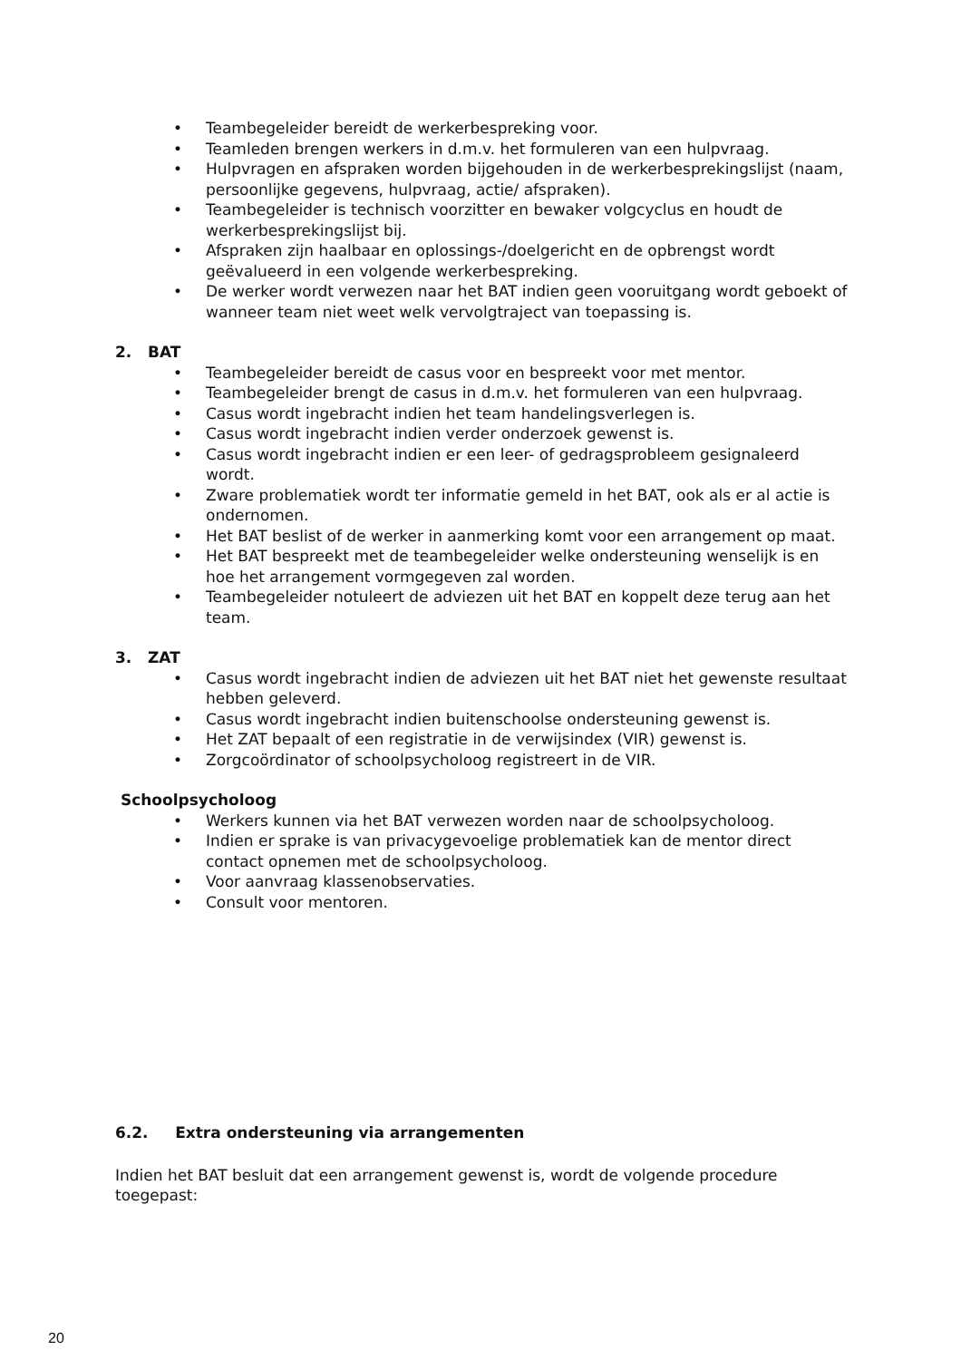• Teambegeleider bereidt de werkerbespreking voor.
• Teamleden brengen werkers in d.m.v. het formuleren van een hulpvraag.
• Hulpvragen en afspraken worden bijgehouden in de werkerbesprekingslijst (naam, persoonlijke gegevens, hulpvraag, actie/ afspraken).
• Teambegeleider is technisch voorzitter en bewaker volgcyclus en houdt de werkerbesprekingslijst bij.
• Afspraken zijn haalbaar en oplossings-/doelgericht en de opbrengst wordt geëvalueerd in een volgende werkerbespreking.
• De werker wordt verwezen naar het BAT indien geen vooruitgang wordt geboekt of wanneer team niet weet welk vervolgtraject van toepassing is.
2. BAT
• Teambegeleider bereidt de casus voor en bespreekt voor met mentor.
• Teambegeleider brengt de casus in d.m.v. het formuleren van een hulpvraag.
• Casus wordt ingebracht indien het team handelingsverlegen is.
• Casus wordt ingebracht indien verder onderzoek gewenst is.
• Casus wordt ingebracht indien er een leer- of gedragsprobleem gesignaleerd wordt.
• Zware problematiek wordt ter informatie gemeld in het BAT, ook als er al actie is ondernomen.
• Het BAT beslist of de werker in aanmerking komt voor een arrangement op maat.
• Het BAT bespreekt met de teambegeleider welke ondersteuning wenselijk is en hoe het arrangement vormgegeven zal worden.
• Teambegeleider notuleert de adviezen uit het BAT en koppelt deze terug aan het team.
3. ZAT
• Casus wordt ingebracht indien de adviezen uit het BAT niet het gewenste resultaat hebben geleverd.
• Casus wordt ingebracht indien buitenschoolse ondersteuning gewenst is.
• Het ZAT bepaalt of een registratie in de verwijsindex (VIR) gewenst is.
• Zorgcoördinator of schoolpsycholoog registreert in de VIR.
Schoolpsycholoog
• Werkers kunnen via het BAT verwezen worden naar de schoolpsycholoog.
• Indien er sprake is van privacygevoelige problematiek kan de mentor direct contact opnemen met de schoolpsycholoog.
• Voor aanvraag klassenobservaties.
• Consult voor mentoren.
6.2. Extra ondersteuning via arrangementen
Indien het BAT besluit dat een arrangement gewenst is, wordt de volgende procedure toegepast:
20